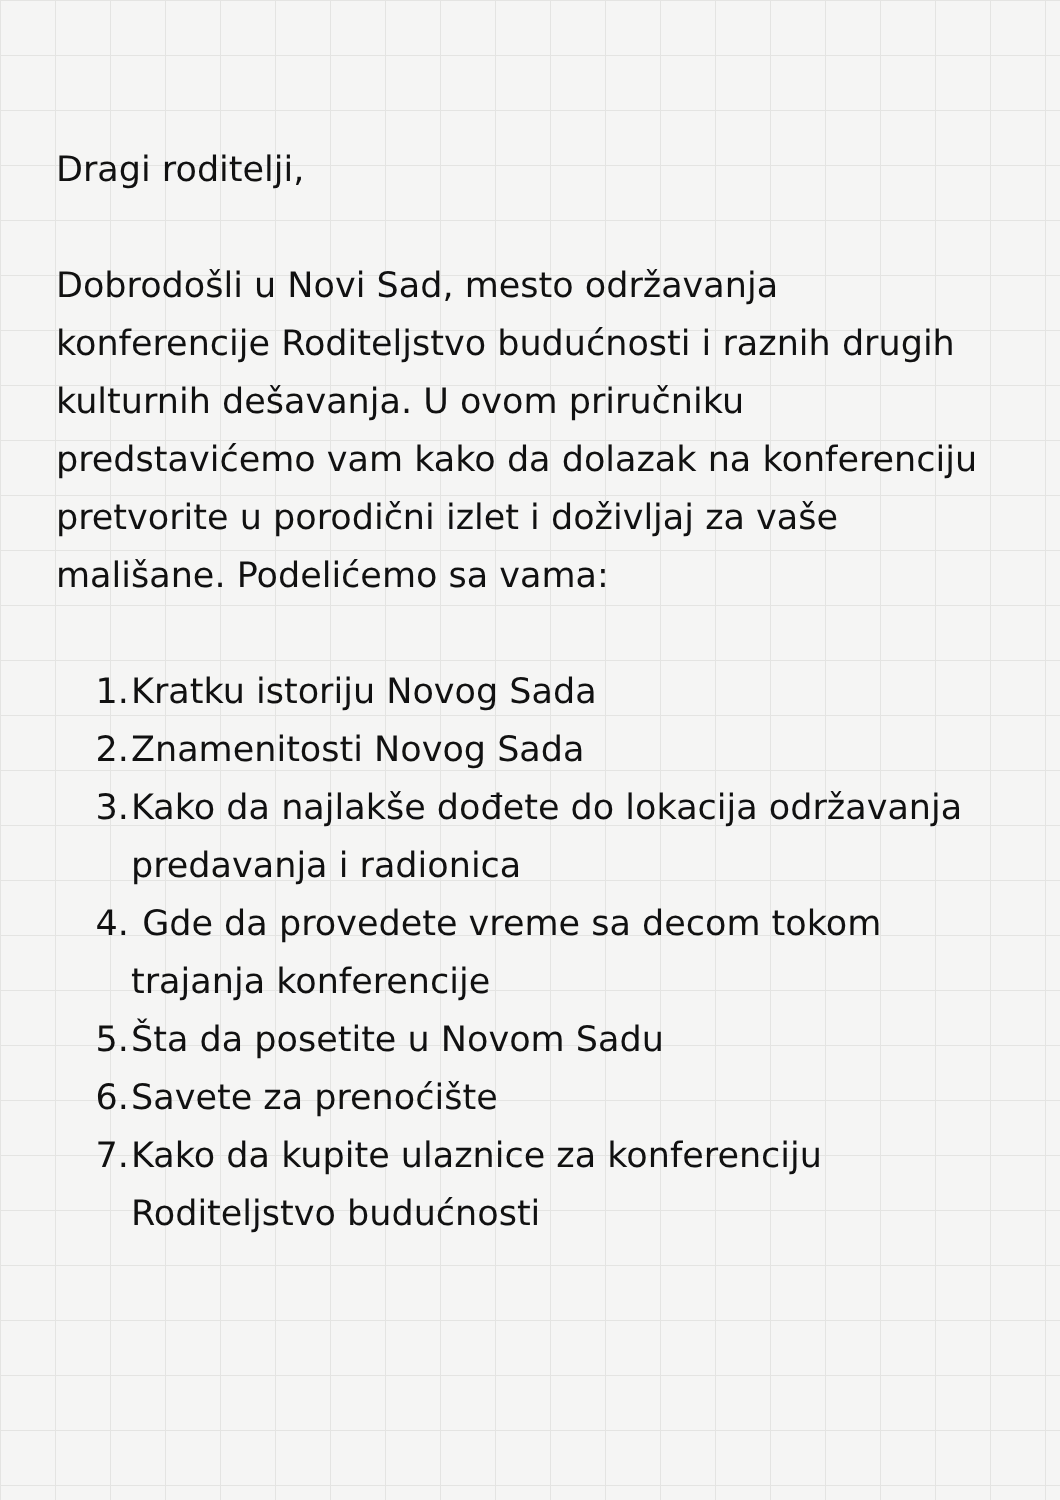Dragi roditelji,
Dobrodošli u Novi Sad, mesto održavanja konferencije Roditeljstvo budućnosti i raznih drugih kulturnih dešavanja. U ovom priručniku predstavićemo vam kako da dolazak na konferenciju pretvorite u porodični izlet i doživljaj za vaše mališane. Podelićemo sa vama:
1. Kratku istoriju Novog Sada
2. Znamenitosti Novog Sada
3. Kako da najlakše dođete do lokacija održavanja predavanja i radionica
4. Gde da provedete vreme sa decom tokom trajanja konferencije
5. Šta da posetite u Novom Sadu
6. Savete za prenoćište
7. Kako da kupite ulaznice za konferenciju Roditeljstvo budućnosti